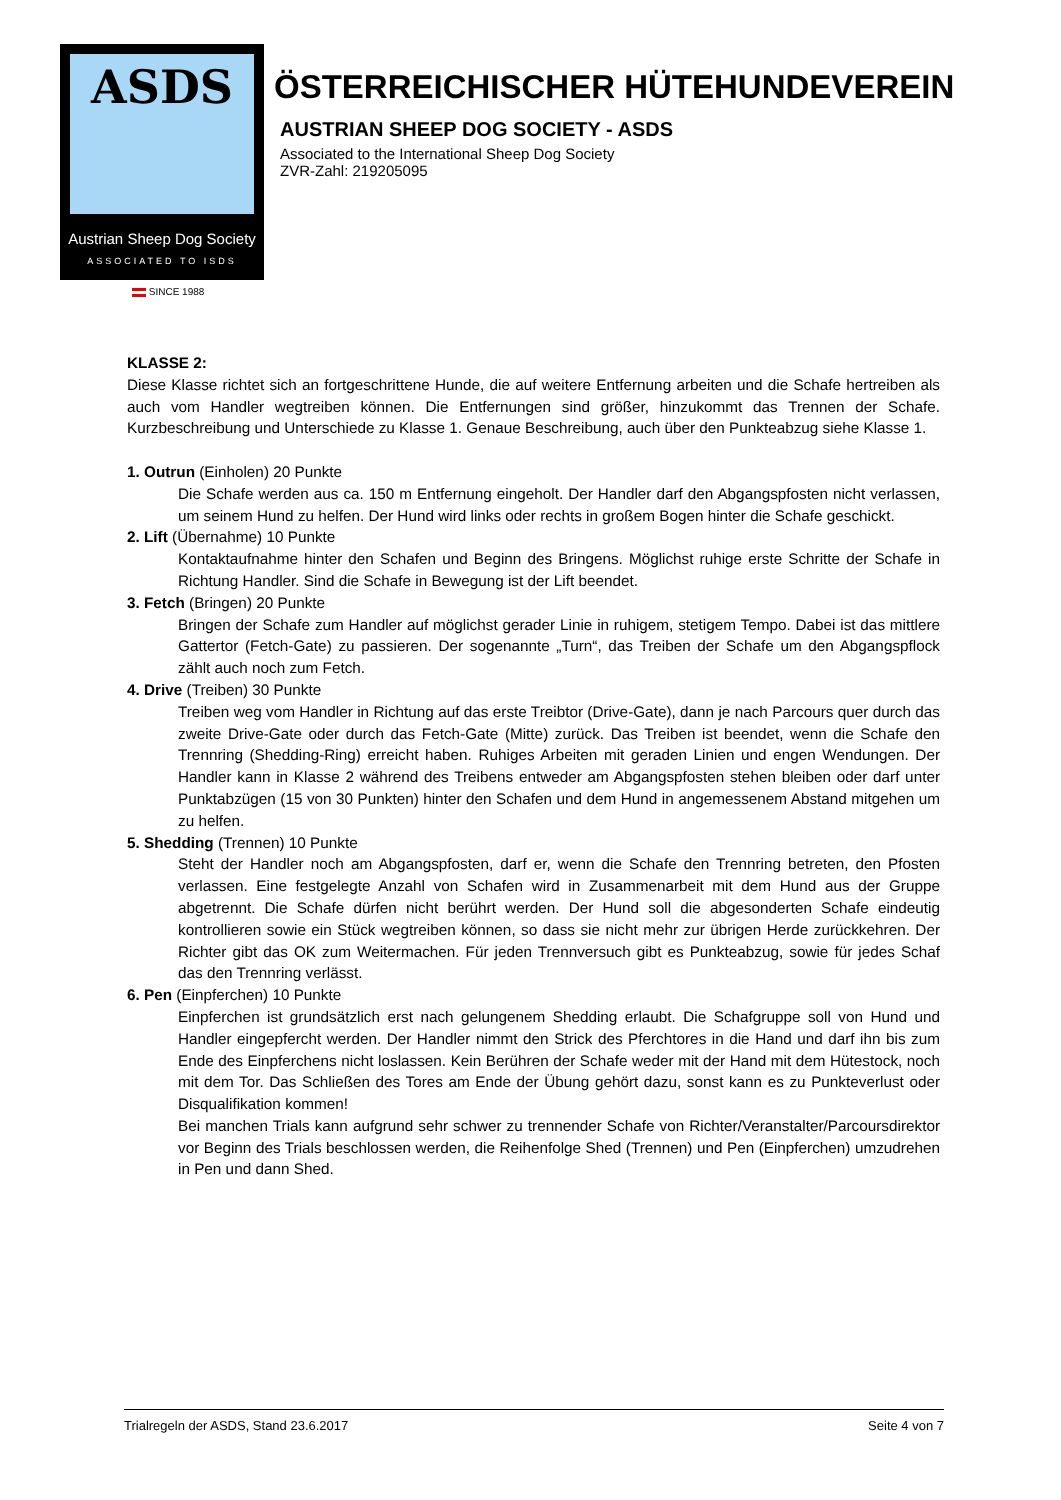ASDS
Austrian Sheep Dog Society
ASSOCIATED TO ISDS
SINCE 1988
ÖSTERREICHISCHER HÜTEHUNDEVEREIN
AUSTRIAN SHEEP DOG SOCIETY - ASDS
Associated to the International Sheep Dog Society
ZVR-Zahl: 219205095
KLASSE 2:
Diese Klasse richtet sich an fortgeschrittene Hunde, die auf weitere Entfernung arbeiten und die Schafe hertreiben als auch vom Handler wegtreiben können. Die Entfernungen sind größer, hinzukommt das Trennen der Schafe. Kurzbeschreibung und Unterschiede zu Klasse 1. Genaue Beschreibung, auch über den Punkteabzug siehe Klasse 1.
1. Outrun (Einholen) 20 Punkte
Die Schafe werden aus ca. 150 m Entfernung eingeholt. Der Handler darf den Abgangspfosten nicht verlassen, um seinem Hund zu helfen. Der Hund wird links oder rechts in großem Bogen hinter die Schafe geschickt.
2. Lift (Übernahme) 10 Punkte
Kontaktaufnahme hinter den Schafen und Beginn des Bringens. Möglichst ruhige erste Schritte der Schafe in Richtung Handler. Sind die Schafe in Bewegung ist der Lift beendet.
3. Fetch (Bringen) 20 Punkte
Bringen der Schafe zum Handler auf möglichst gerader Linie in ruhigem, stetigem Tempo. Dabei ist das mittlere Gattertor (Fetch-Gate) zu passieren. Der sogenannte „Turn“, das Treiben der Schafe um den Abgangspflock zählt auch noch zum Fetch.
4. Drive (Treiben) 30 Punkte
Treiben weg vom Handler in Richtung auf das erste Treibtor (Drive-Gate), dann je nach Parcours quer durch das zweite Drive-Gate oder durch das Fetch-Gate (Mitte) zurück. Das Treiben ist beendet, wenn die Schafe den Trennring (Shedding-Ring) erreicht haben. Ruhiges Arbeiten mit geraden Linien und engen Wendungen. Der Handler kann in Klasse 2 während des Treibens entweder am Abgangspfosten stehen bleiben oder darf unter Punktabzügen (15 von 30 Punkten) hinter den Schafen und dem Hund in angemessenem Abstand mitgehen um zu helfen.
5. Shedding (Trennen) 10 Punkte
Steht der Handler noch am Abgangspfosten, darf er, wenn die Schafe den Trennring betreten, den Pfosten verlassen. Eine festgelegte Anzahl von Schafen wird in Zusammenarbeit mit dem Hund aus der Gruppe abgetrennt. Die Schafe dürfen nicht berührt werden. Der Hund soll die abgesonderten Schafe eindeutig kontrollieren sowie ein Stück wegtreiben können, so dass sie nicht mehr zur übrigen Herde zurückkehren. Der Richter gibt das OK zum Weitermachen. Für jeden Trennversuch gibt es Punkteabzug, sowie für jedes Schaf das den Trennring verlässt.
6. Pen (Einpferchen) 10 Punkte
Einpferchen ist grundsätzlich erst nach gelungenem Shedding erlaubt. Die Schafgruppe soll von Hund und Handler eingepfercht werden. Der Handler nimmt den Strick des Pferchtores in die Hand und darf ihn bis zum Ende des Einpferchens nicht loslassen. Kein Berühren der Schafe weder mit der Hand mit dem Hütestock, noch mit dem Tor. Das Schließen des Tores am Ende der Übung gehört dazu, sonst kann es zu Punkteverlust oder Disqualifikation kommen!
Bei manchen Trials kann aufgrund sehr schwer zu trennender Schafe von Richter/Veranstalter/Parcoursdirektor vor Beginn des Trials beschlossen werden, die Reihenfolge Shed (Trennen) und Pen (Einpferchen) umzudrehen in Pen und dann Shed.
Trialregeln der ASDS, Stand 23.6.2017 Seite 4 von 7